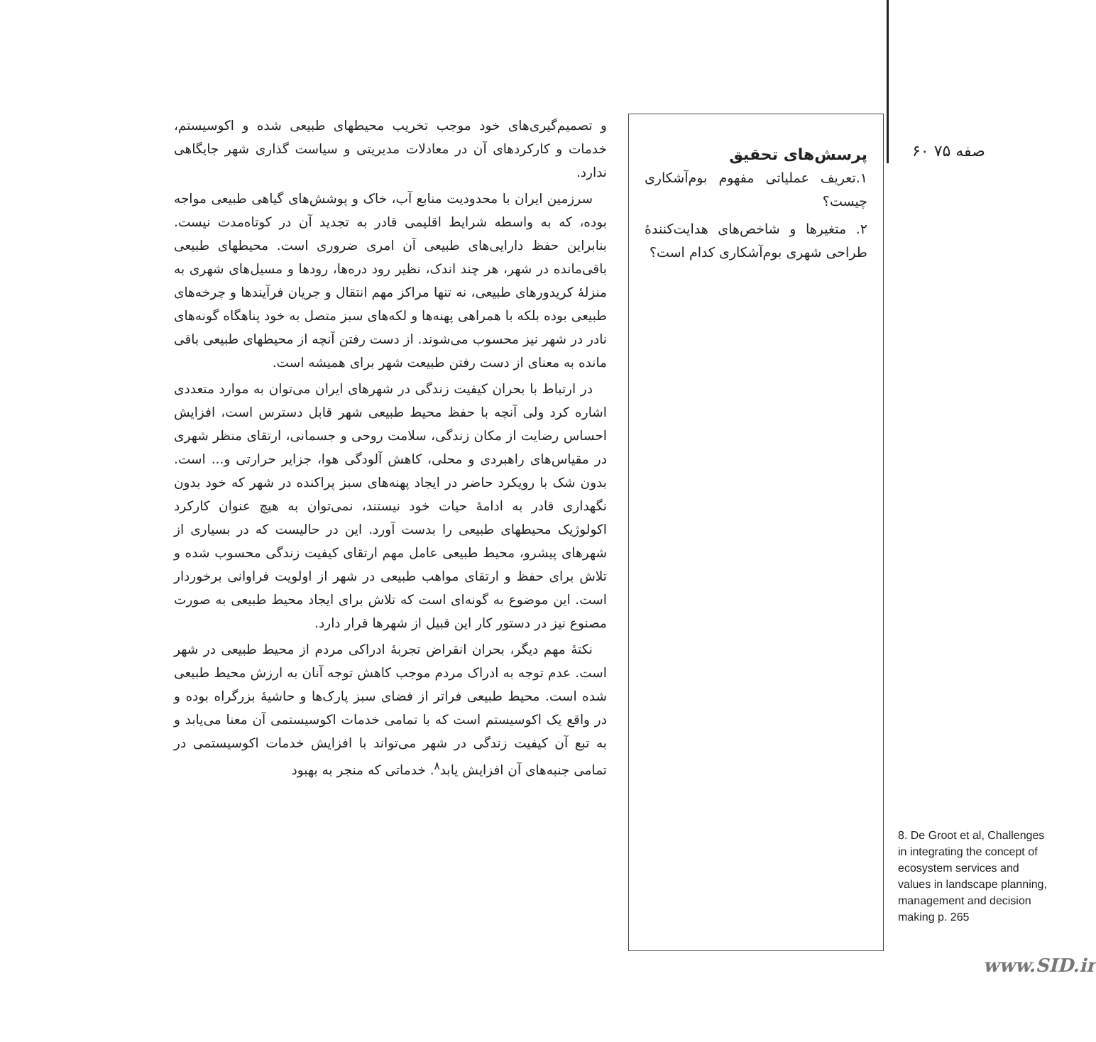صفه ۷۵ ۶۰
8. De Groot et al, Challenges in integrating the concept of ecosystem services and values in landscape planning, management and decision making p. 265
پرسش‌های تحقیق
۱.تعریف عملیاتی مفهوم بوم‌آشکاری چیست؟
۲. متغیرها و شاخص‌های هدایت‌کنندۀ طراحی شهری بوم‌آشکاری کدام است؟
و تصمیم‌گیری‌های خود موجب تخریب محیطهای طبیعی شده و اکوسیستم، خدمات و کارکردهای آن در معادلات مدیریتی و سیاست گذاری شهر جایگاهی ندارد.
سرزمین ایران با محدودیت منابع آب، خاک و پوشش‌های گیاهی طبیعی مواجه بوده، که به واسطه شرایط اقلیمی قادر به تجدید آن در کوتاه‌مدت نیست. بنابراین حفظ دارایی‌های طبیعی آن امری ضروری است. محیطهای طبیعی باقی‌مانده در شهر، هر چند اندک، نظیر رود دره‌ها، رودها و مسیل‌های شهری به منزلۀ کریدورهای طبیعی، نه تنها مراکز مهم انتقال و جریان فرآیندها و چرخه‌های طبیعی بوده بلکه با همراهی پهنه‌ها و لکه‌های سبز متصل به خود پناهگاه گونه‌های نادر در شهر نیز محسوب می‌شوند. از دست رفتن آنچه از محیطهای طبیعی باقی مانده به معنای از دست رفتن طبیعت شهر برای همیشه است.
در ارتباط با بحران کیفیت زندگی در شهرهای ایران می‌توان به موارد متعددی اشاره کرد ولی آنچه با حفظ محیط طبیعی شهر قابل دسترس است، افزایش احساس رضایت از مکان زندگی، سلامت روحی و جسمانی، ارتقای منظر شهری در مقیاس‌های راهبردی و محلی، کاهش آلودگی هوا، جزایر حرارتی و... است. بدون شک با رویکرد حاضر در ایجاد پهنه‌های سبز پراکنده در شهر که خود بدون نگهداری قادر به ادامۀ حیات خود نیستند، نمی‌توان به هیچ عنوان کارکرد اکولوژیک محیطهای طبیعی را بدست آورد. این در حالیست که در بسیاری از شهرهای پیشرو، محیط طبیعی عامل مهم ارتقای کیفیت زندگی محسوب شده و تلاش برای حفظ و ارتقای مواهب طبیعی در شهر از اولویت فراوانی برخوردار است. این موضوع به گونه‌ای است که تلاش برای ایجاد محیط طبیعی به صورت مصنوع نیز در دستور کار این قبیل از شهرها قرار دارد.
نکتۀ مهم دیگر، بحران انقراض تجربۀ ادراکی مردم از محیط طبیعی در شهر است. عدم توجه به ادراک مردم موجب کاهش توجه آنان به ارزش محیط طبیعی شده است. محیط طبیعی فراتر از فضای سبز پارک‌ها و حاشیۀ بزرگراه بوده و در واقع یک اکوسیستم است که با تمامی خدمات اکوسیستمی آن معنا می‌یابد و به تبع آن کیفیت زندگی در شهر می‌تواند با افزایش خدمات اکوسیستمی در تمامی جنبه‌های آن افزایش یابد<sup>۸</sup>. خدماتی که منجر به بهبود
www.SID.ir